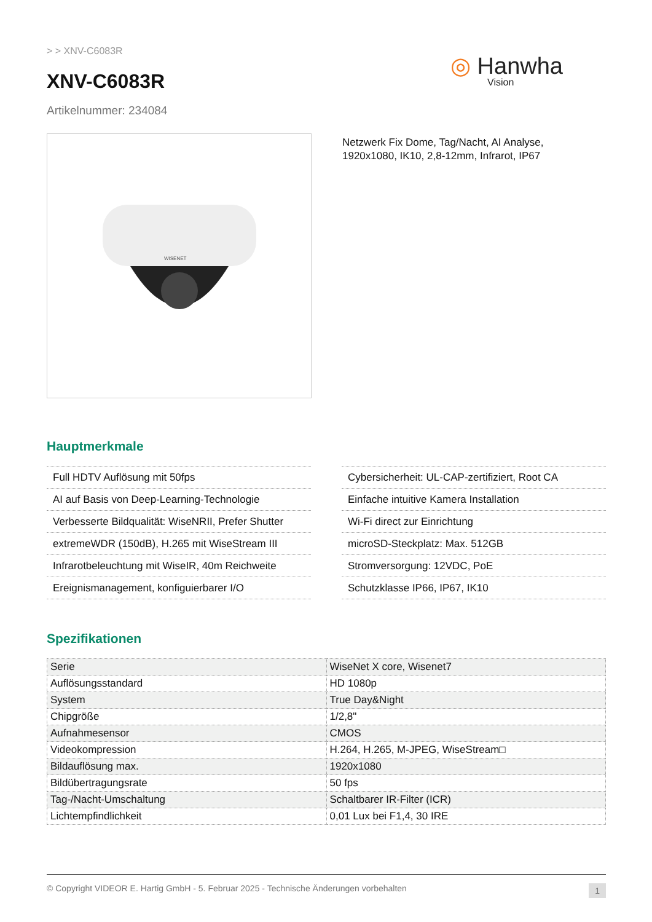> > XNV-C6083R
XNV-C6083R
Artikelnummer: 234084
◎ Hanwha
Vision
WISENET
Netzwerk Fix Dome, Tag/Nacht, AI Analyse,
1920x1080, IK10, 2,8-12mm, Infrarot, IP67
Hauptmerkmale
Full HDTV Auflösung mit 50fps
AI auf Basis von Deep-Learning-Technologie
Verbesserte Bildqualität: WiseNRII, Prefer Shutter
extremeWDR (150dB), H.265 mit WiseStream III
Infrarotbeleuchtung mit WiseIR, 40m Reichweite
Ereignismanagement, konfiguierbarer I/O
Cybersicherheit: UL-CAP-zertifiziert, Root CA
Einfache intuitive Kamera Installation
Wi-Fi direct zur Einrichtung
microSD-Steckplatz: Max. 512GB
Stromversorgung: 12VDC, PoE
Schutzklasse IP66, IP67, IK10
Spezifikationen
| Serie | WiseNet X core, Wisenet7 |
| Auflösungsstandard | HD 1080p |
| System | True Day&Night |
| Chipgröße | 1/2,8" |
| Aufnahmesensor | CMOS |
| Videokompression | H.264, H.265, M-JPEG, WiseStream□ |
| Bildauflösung max. | 1920x1080 |
| Bildübertragungsrate | 50 fps |
| Tag-/Nacht-Umschaltung | Schaltbarer IR-Filter (ICR) |
| Lichtempfindlichkeit | 0,01 Lux bei F1,4, 30 IRE |
© Copyright VIDEOR E. Hartig GmbH - 5. Februar 2025 - Technische Änderungen vorbehalten 1